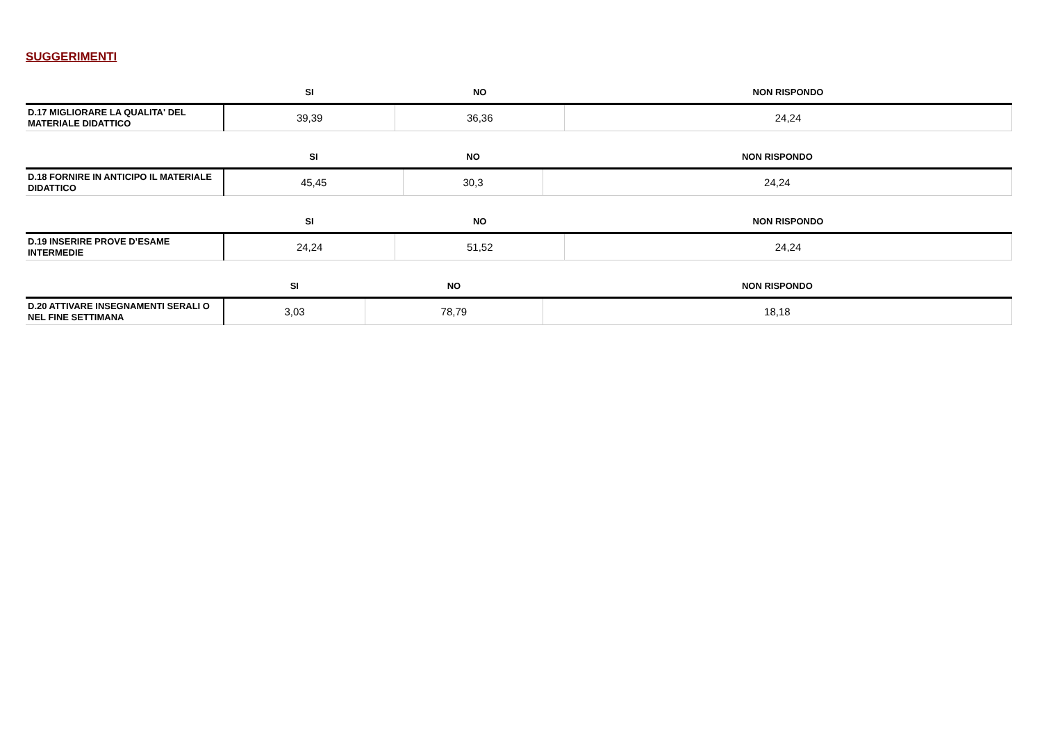SUGGERIMENTI
| | SI | NO | NON RISPONDO |
| --- | --- | --- | --- |
| D.17 MIGLIORARE LA QUALITA' DEL MATERIALE DIDATTICO | 39,39 | 36,36 | 24,24 |
| | SI | NO | NON RISPONDO |
| --- | --- | --- | --- |
| D.18 FORNIRE IN ANTICIPO IL MATERIALE DIDATTICO | 45,45 | 30,3 | 24,24 |
| | SI | NO | NON RISPONDO |
| --- | --- | --- | --- |
| D.19 INSERIRE PROVE D’ESAME INTERMEDIE | 24,24 | 51,52 | 24,24 |
| | SI | NO | NON RISPONDO |
| --- | --- | --- | --- |
| D.20 ATTIVARE INSEGNAMENTI SERALI O NEL FINE SETTIMANA | 3,03 | 78,79 | 18,18 |